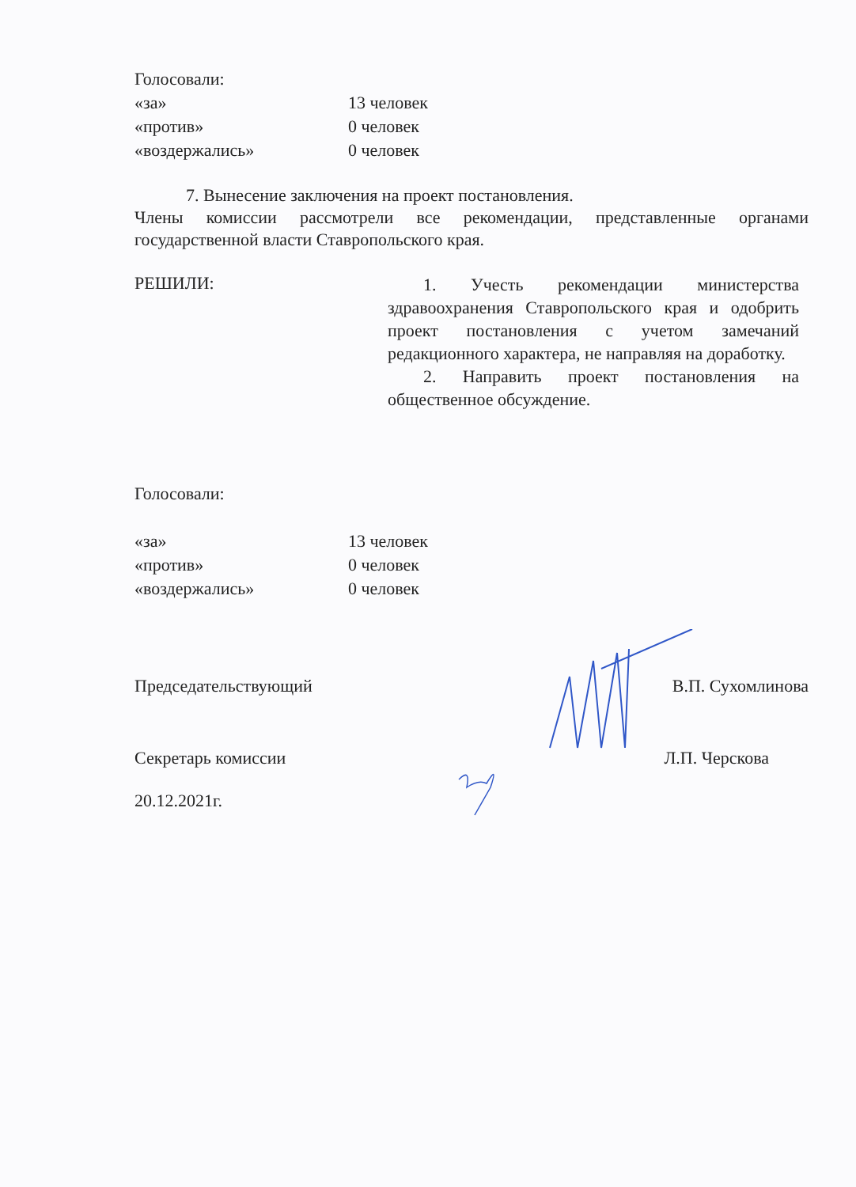Голосовали:
«за» 13 человек
«против» 0 человек
«воздержались» 0 человек
7. Вынесение заключения на проект постановления.
Члены комиссии рассмотрели все рекомендации, представленные органами государственной власти Ставропольского края.
РЕШИЛИ:
1. Учесть рекомендации министерства здравоохранения Ставропольского края и одобрить проект постановления с учетом замечаний редакционного характера, не направляя на доработку.
2. Направить проект постановления на общественное обсуждение.
Голосовали:
«за» 13 человек
«против» 0 человек
«воздержались» 0 человек
Председательствующий В.П. Сухомлинова
Секретарь комиссии Л.П. Черскова
20.12.2021г.